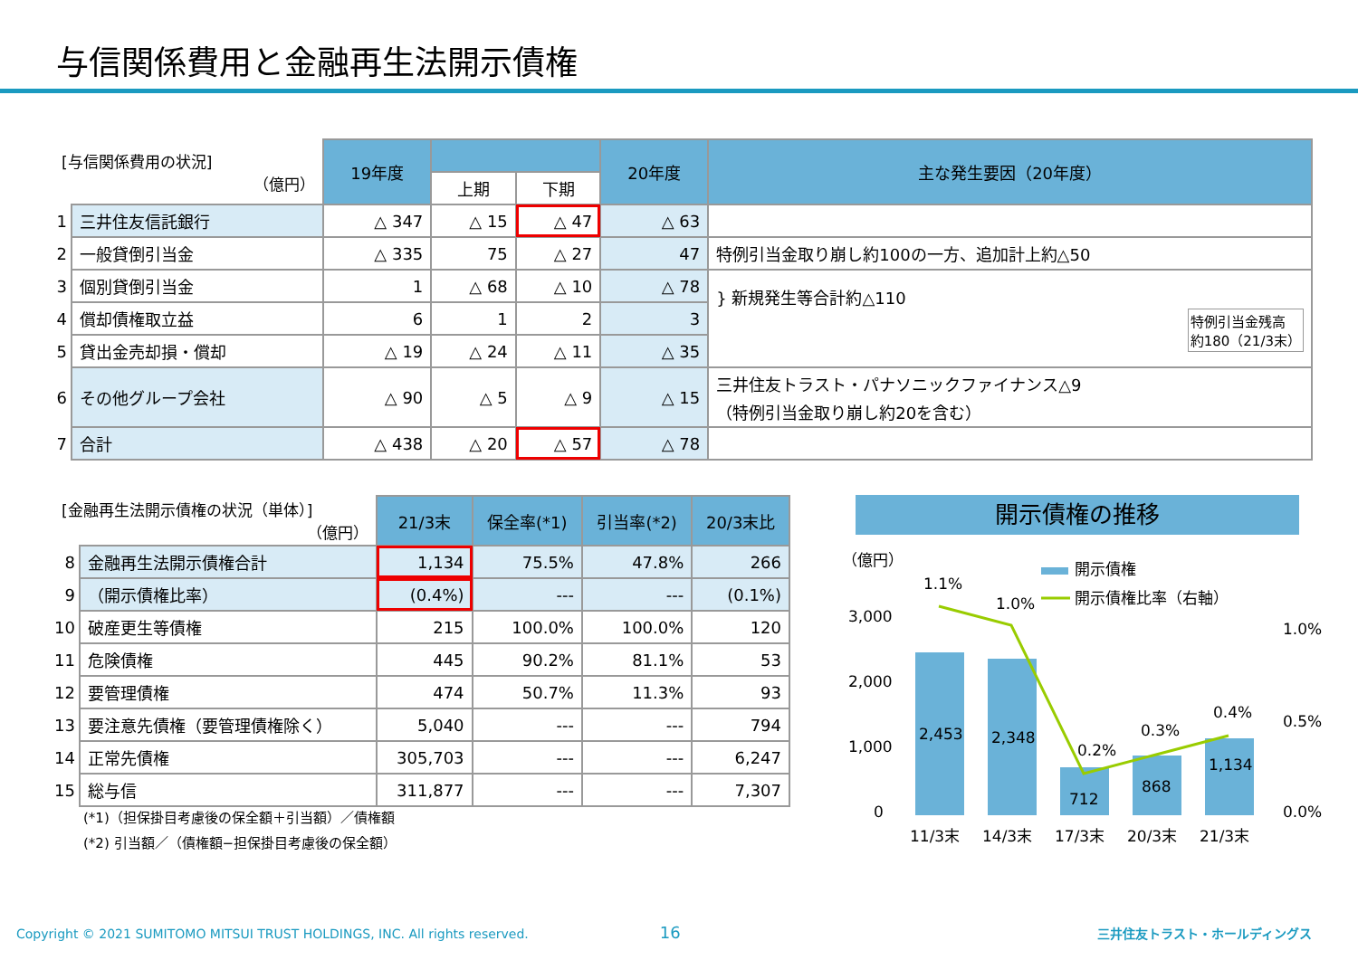与信関係費用と金融再生法開示債権
| [与信関係費用の状況] （億円） | | 19年度 | | | 20年度 | 主な発生要因（20年度） |
| | | | 上期 | 下期 | | |
| 1 | 三井住友信託銀行 | △ 347 | △ 15 | △ 47 | △ 63 | |
| 2 | 一般貸倒引当金 | △ 335 | 75 | △ 27 | 47 | 特例引当金取り崩し約100の一方、追加計上約△50 |
| 3 | 個別貸倒引当金 | 1 | △ 68 | △ 10 | △ 78 | } 新規発生等合計約△110 特例引当金残高 約180（21/3末） |
| 4 | 償却債権取立益 | 6 | 1 | 2 | 3 | |
| 5 | 貸出金売却損・償却 | △ 19 | △ 24 | △ 11 | △ 35 | |
| 6 | その他グループ会社 | △ 90 | △ 5 | △ 9 | △ 15 | 三井住友トラスト・パナソニックファイナンス△9 （特例引当金取り崩し約20を含む） |
| 7 | 合計 | △ 438 | △ 20 | △ 57 | △ 78 | |
| [金融再生法開示債権の状況（単体）] （億円） | | 21/3末 | 保全率(*1) | 引当率(*2) | 20/3末比 |
| 8 | 金融再生法開示債権合計 | 1,134 | 75.5% | 47.8% | 266 |
| 9 | （開示債権比率） | (0.4%) | --- | --- | (0.1%) |
| 10 | 破産更生等債権 | 215 | 100.0% | 100.0% | 120 |
| 11 | 危険債権 | 445 | 90.2% | 81.1% | 53 |
| 12 | 要管理債権 | 474 | 50.7% | 11.3% | 93 |
| 13 | 要注意先債権（要管理債権除く） | 5,040 | --- | --- | 794 |
| 14 | 正常先債権 | 305,703 | --- | --- | 6,247 |
| 15 | 総与信 | 311,877 | --- | --- | 7,307 |
(*1)（担保掛目考慮後の保全額＋引当額）／債権額
(*2) 引当額／（債権額−担保掛目考慮後の保全額）
開示債権の推移
（億円）
3,000
2,000
1,000
0
1.0%
0.5%
0.0%
開示債権
開示債権比率（右軸）
2,453
2,348
712
868
1,134
1.1%
1.0%
0.2%
0.3%
0.4%
11/3末
14/3末
17/3末
20/3末
21/3末
Copyright © 2021 SUMITOMO MITSUI TRUST HOLDINGS, INC. All rights reserved. 16 三井住友トラスト・ホールディングス